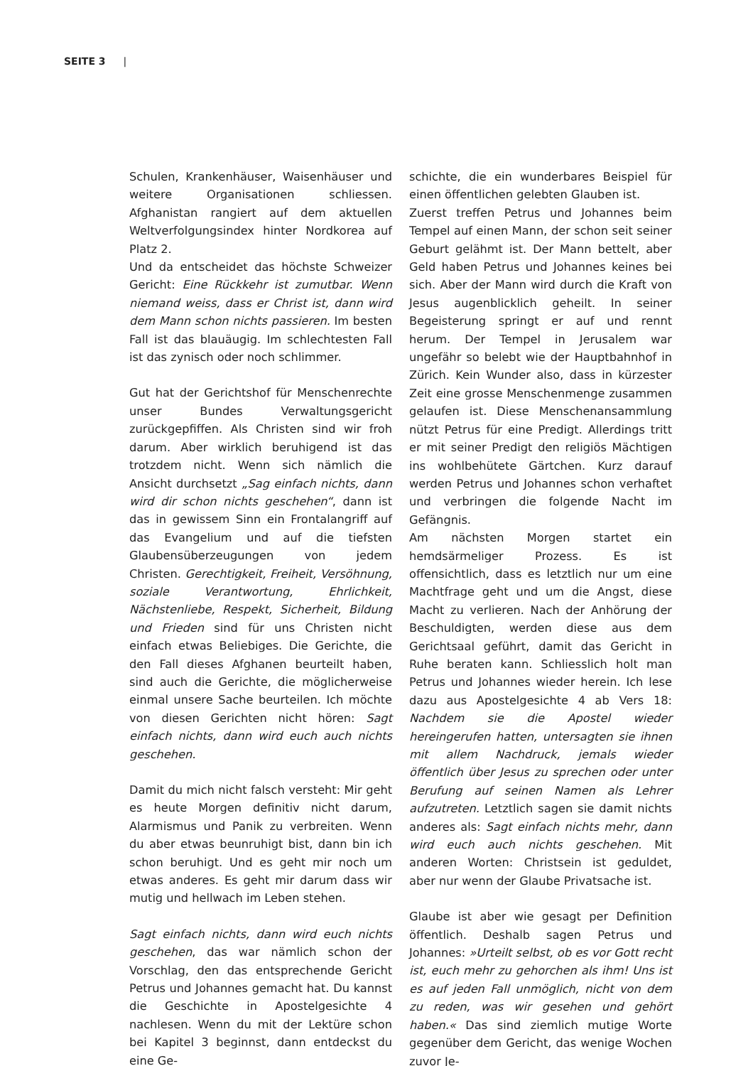SEITE 3 |
Schulen, Krankenhäuser, Waisenhäuser und weitere Organisationen schliessen. Afghanistan rangiert auf dem aktuellen Weltverfolgungsindex hinter Nordkorea auf Platz 2.
Und da entscheidet das höchste Schweizer Gericht: Eine Rückkehr ist zumutbar. Wenn niemand weiss, dass er Christ ist, dann wird dem Mann schon nichts passieren. Im besten Fall ist das blauäugig. Im schlechtesten Fall ist das zynisch oder noch schlimmer.
Gut hat der Gerichtshof für Menschenrechte unser Bundes Verwaltungsgericht zurückgepfiffen. Als Christen sind wir froh darum. Aber wirklich beruhigend ist das trotzdem nicht. Wenn sich nämlich die Ansicht durchsetzt „Sag einfach nichts, dann wird dir schon nichts geschehen“, dann ist das in gewissem Sinn ein Frontalangriff auf das Evangelium und auf die tiefsten Glaubensüberzeugungen von jedem Christen. Gerechtigkeit, Freiheit, Versöhnung, soziale Verantwortung, Ehrlichkeit, Nächstenliebe, Respekt, Sicherheit, Bildung und Frieden sind für uns Christen nicht einfach etwas Beliebiges. Die Gerichte, die den Fall dieses Afghanen beurteilt haben, sind auch die Gerichte, die möglicherweise einmal unsere Sache beurteilen. Ich möchte von diesen Gerichten nicht hören: Sagt einfach nichts, dann wird euch auch nichts geschehen.
Damit du mich nicht falsch versteht: Mir geht es heute Morgen definitiv nicht darum, Alarmismus und Panik zu verbreiten. Wenn du aber etwas beunruhigt bist, dann bin ich schon beruhigt. Und es geht mir noch um etwas anderes. Es geht mir darum dass wir mutig und hellwach im Leben stehen.
Sagt einfach nichts, dann wird euch nichts geschehen, das war nämlich schon der Vorschlag, den das entsprechende Gericht Petrus und Johannes gemacht hat. Du kannst die Geschichte in Apostelgesichte 4 nachlesen. Wenn du mit der Lektüre schon bei Kapitel 3 beginnst, dann entdeckst du eine Ge-
schichte, die ein wunderbares Beispiel für einen öffentlichen gelebten Glauben ist.
Zuerst treffen Petrus und Johannes beim Tempel auf einen Mann, der schon seit seiner Geburt gelähmt ist. Der Mann bettelt, aber Geld haben Petrus und Johannes keines bei sich. Aber der Mann wird durch die Kraft von Jesus augenblicklich geheilt. In seiner Begeisterung springt er auf und rennt herum. Der Tempel in Jerusalem war ungefähr so belebt wie der Hauptbahnhof in Zürich. Kein Wunder also, dass in kürzester Zeit eine grosse Menschenmenge zusammen gelaufen ist. Diese Menschenansammlung nützt Petrus für eine Predigt. Allerdings tritt er mit seiner Predigt den religiös Mächtigen ins wohlbehütete Gärtchen. Kurz darauf werden Petrus und Johannes schon verhaftet und verbringen die folgende Nacht im Gefängnis.
Am nächsten Morgen startet ein hemdsärmeliger Prozess. Es ist offensichtlich, dass es letztlich nur um eine Machtfrage geht und um die Angst, diese Macht zu verlieren. Nach der Anhörung der Beschuldigten, werden diese aus dem Gerichtsaal geführt, damit das Gericht in Ruhe beraten kann. Schliesslich holt man Petrus und Johannes wieder herein. Ich lese dazu aus Apostelgesichte 4 ab Vers 18: Nachdem sie die Apostel wieder hereingerufen hatten, untersagten sie ihnen mit allem Nachdruck, jemals wieder öffentlich über Jesus zu sprechen oder unter Berufung auf seinen Namen als Lehrer aufzutreten. Letztlich sagen sie damit nichts anderes als: Sagt einfach nichts mehr, dann wird euch auch nichts geschehen. Mit anderen Worten: Christsein ist geduldet, aber nur wenn der Glaube Privatsache ist.
Glaube ist aber wie gesagt per Definition öffentlich. Deshalb sagen Petrus und Johannes: »Urteilt selbst, ob es vor Gott recht ist, euch mehr zu gehorchen als ihm! Uns ist es auf jeden Fall unmöglich, nicht von dem zu reden, was wir gesehen und gehört haben.« Das sind ziemlich mutige Worte gegenüber dem Gericht, das wenige Wochen zuvor Je-